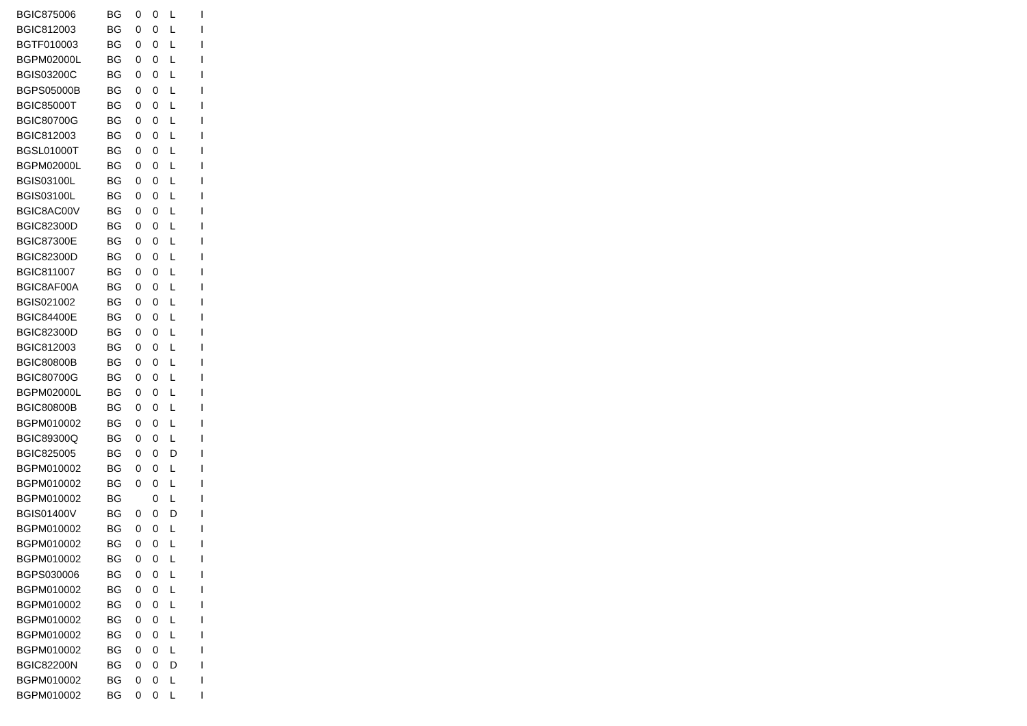| BGIC875006 | BG | 0 | 0 | L | I |
| BGIC812003 | BG | 0 | 0 | L | I |
| BGTF010003 | BG | 0 | 0 | L | I |
| BGPM02000L | BG | 0 | 0 | L | I |
| BGIS03200C | BG | 0 | 0 | L | I |
| BGPS05000B | BG | 0 | 0 | L | I |
| BGIC85000T | BG | 0 | 0 | L | I |
| BGIC80700G | BG | 0 | 0 | L | I |
| BGIC812003 | BG | 0 | 0 | L | I |
| BGSL01000T | BG | 0 | 0 | L | I |
| BGPM02000L | BG | 0 | 0 | L | I |
| BGIS03100L | BG | 0 | 0 | L | I |
| BGIS03100L | BG | 0 | 0 | L | I |
| BGIC8AC00V | BG | 0 | 0 | L | I |
| BGIC82300D | BG | 0 | 0 | L | I |
| BGIC87300E | BG | 0 | 0 | L | I |
| BGIC82300D | BG | 0 | 0 | L | I |
| BGIC811007 | BG | 0 | 0 | L | I |
| BGIC8AF00A | BG | 0 | 0 | L | I |
| BGIS021002 | BG | 0 | 0 | L | I |
| BGIC84400E | BG | 0 | 0 | L | I |
| BGIC82300D | BG | 0 | 0 | L | I |
| BGIC812003 | BG | 0 | 0 | L | I |
| BGIC80800B | BG | 0 | 0 | L | I |
| BGIC80700G | BG | 0 | 0 | L | I |
| BGPM02000L | BG | 0 | 0 | L | I |
| BGIC80800B | BG | 0 | 0 | L | I |
| BGPM010002 | BG | 0 | 0 | L | I |
| BGIC89300Q | BG | 0 | 0 | L | I |
| BGIC825005 | BG | 0 | 0 | D | I |
| BGPM010002 | BG | 0 | 0 | L | I |
| BGPM010002 | BG | 0 | 0 | L | I |
| BGPM010002 | BG | | 0 | L | I |
| BGIS01400V | BG | 0 | 0 | D | I |
| BGPM010002 | BG | 0 | 0 | L | I |
| BGPM010002 | BG | 0 | 0 | L | I |
| BGPM010002 | BG | 0 | 0 | L | I |
| BGPS030006 | BG | 0 | 0 | L | I |
| BGPM010002 | BG | 0 | 0 | L | I |
| BGPM010002 | BG | 0 | 0 | L | I |
| BGPM010002 | BG | 0 | 0 | L | I |
| BGPM010002 | BG | 0 | 0 | L | I |
| BGPM010002 | BG | 0 | 0 | L | I |
| BGIC82200N | BG | 0 | 0 | D | I |
| BGPM010002 | BG | 0 | 0 | L | I |
| BGPM010002 | BG | 0 | 0 | L | I |